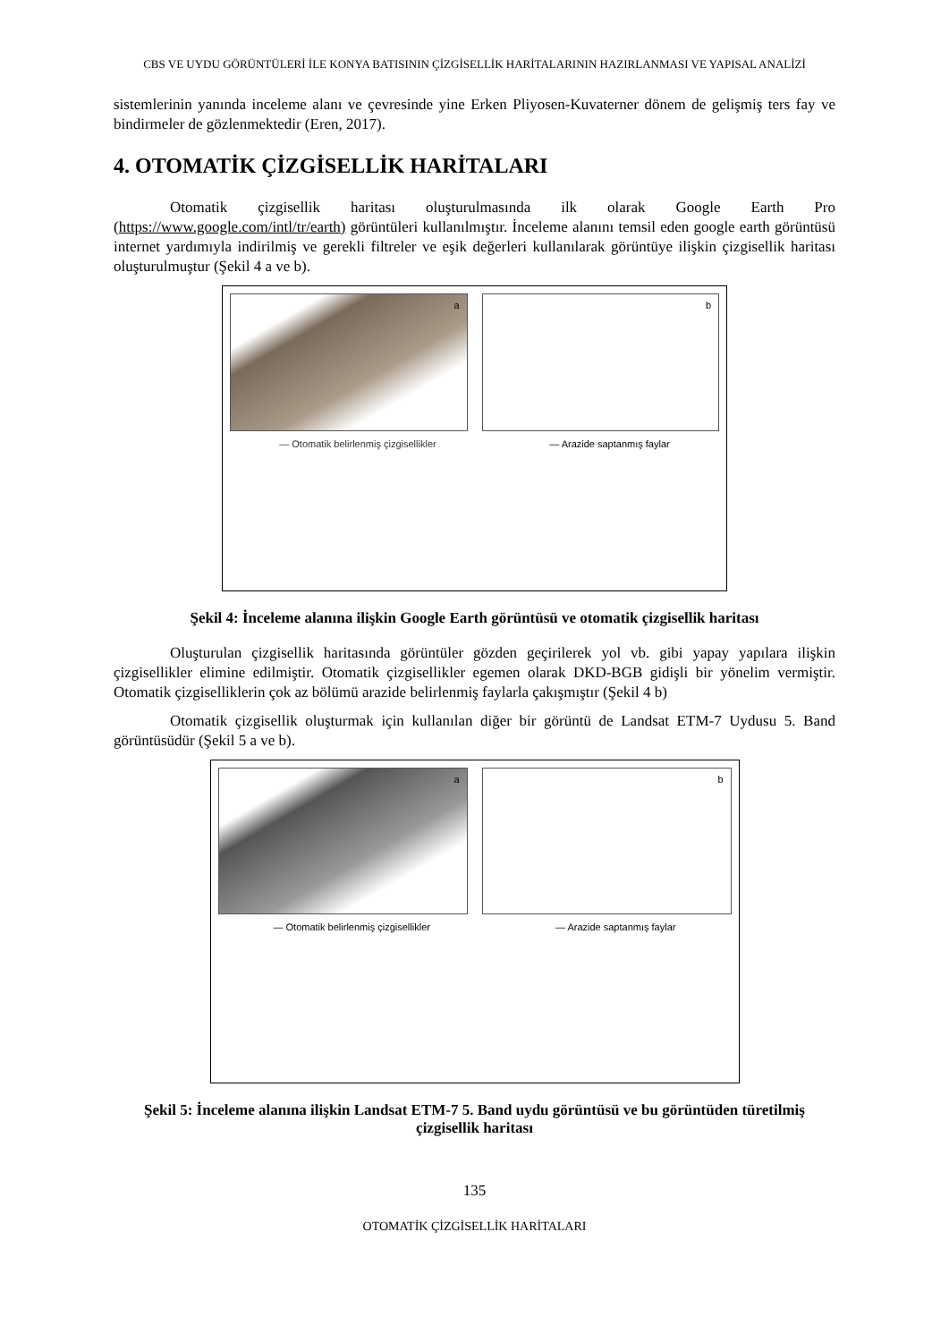CBS VE UYDU GÖRÜNTÜLERİ İLE KONYA BATISININ ÇİZGİSELLİK HARİTALARININ HAZIRLANMASI VE YAPISAL ANALİZİ
sistemlerinin yanında inceleme alanı ve çevresinde yine Erken Pliyosen-Kuvaterner dönem de gelişmiş ters fay ve bindirmeler de gözlenmektedir (Eren, 2017).
4. OTOMATİK ÇİZGİSELLİK HARİTALARI
Otomatik çizgisellik haritası oluşturulmasında ilk olarak Google Earth Pro (https://www.google.com/intl/tr/earth) görüntüleri kullanılmıştır. İnceleme alanını temsil eden google earth görüntüsü internet yardımıyla indirilmiş ve gerekli filtreler ve eşik değerleri kullanılarak görüntüye ilişkin çizgisellik haritası oluşturulmuştur (Şekil 4 a ve b).
a
b
— Otomatik belirlenmiş çizgisellikler — Arazide saptanmış faylar
Şekil 4: İnceleme alanına ilişkin Google Earth görüntüsü ve otomatik çizgisellik haritası
Oluşturulan çizgisellik haritasında görüntüler gözden geçirilerek yol vb. gibi yapay yapılara ilişkin çizgisellikler elimine edilmiştir. Otomatik çizgisellikler egemen olarak DKD-BGB gidişli bir yönelim vermiştir. Otomatik çizgiselliklerin çok az bölümü arazide belirlenmiş faylarla çakışmıştır (Şekil 4 b)
Otomatik çizgisellik oluşturmak için kullanılan diğer bir görüntü de Landsat ETM-7 Uydusu 5. Band görüntüsüdür (Şekil 5 a ve b).
a
b
— Otomatik belirlenmiş çizgisellikler — Arazide saptanmış faylar
Şekil 5: İnceleme alanına ilişkin Landsat ETM-7 5. Band uydu görüntüsü ve bu görüntüden türetilmiş çizgisellik haritası
135
OTOMATİK ÇİZGİSELLİK HARİTALARI